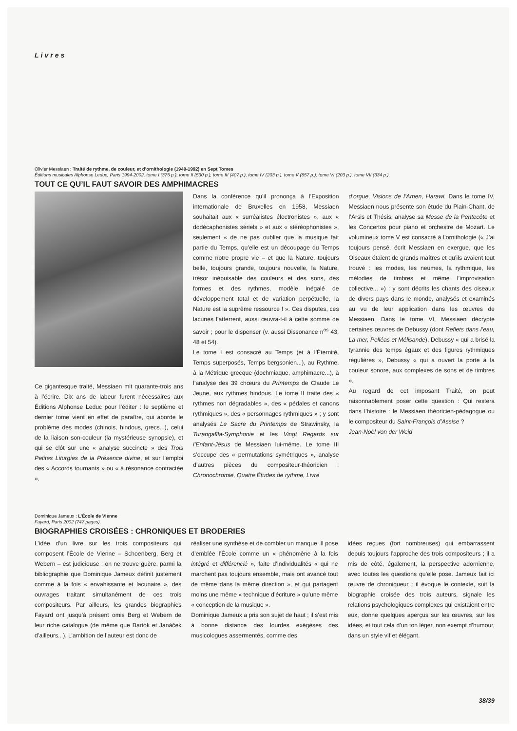Livres
Olivier Messiaen : Traité de rythme, de couleur, et d’ornithologie (1949-1992) en Sept Tomes
Éditions musicales Alphonse Leduc, Paris 1994-2002, tome I (375 p.), tome II (530 p.), tome III (407 p.), tome IV (203 p.), tome V (657 p.), tome VI (203 p.), tome VII (334 p.).
TOUT CE QU’IL FAUT SAVOIR DES AMPHIMACRES
Ce gigantesque traité, Messiaen mit quarante-trois ans à l’écrire. Dix ans de labeur furent nécessaires aux Éditions Alphonse Leduc pour l’éditer : le septième et dernier tome vient en effet de paraître, qui aborde le problème des modes (chinois, hindous, grecs...), celui de la liaison son-couleur (la mystérieuse synopsie), et qui se clôt sur une « analyse succincte » des Trois Petites Liturgies de la Présence divine, et sur l’emploi des « Accords tournants » ou « à résonance contractée ».
Dans la conférence qu’il prononça à l’Exposition internationale de Bruxelles en 1958, Messiaen souhaitait aux « surréalistes électronistes », aux « dodécaphonistes sériels » et aux « stéréophonistes », seulement « de ne pas oublier que la musique fait partie du Temps, qu’elle est un découpage du Temps comme notre propre vie – et que la Nature, toujours belle, toujours grande, toujours nouvelle, la Nature, trésor inépuisable des couleurs et des sons, des formes et des rythmes, modèle inégalé de développement total et de variation perpétuelle, la Nature est la suprême ressource ! ». Ces disputes, ces lacunes l’atterrent, aussi œuvra-t-il à cette somme de savoir ; pour le dispenser (v. aussi Dissonance n<sup>os</sup> 43, 48 et 54).
Le tome I est consacré au Temps (et à l’Éternité, Temps superposés, Temps bergsonien...), au Rythme, à la Métrique grecque (dochmiaque, amphimacre...), à l’analyse des 39 chœurs du Printemps de Claude Le Jeune, aux rythmes hindous. Le tome II traite des « rythmes non dégradables », des « pédales et canons rythmiques », des « personnages rythmiques » ; y sont analysés Le Sacre du Printemps de Strawinsky, la Turangalîla-Symphonie et les Vingt Regards sur l’Enfant-Jésus de Messiaen lui-même. Le tome III s’occupe des « permutations symétriques », analyse d’autres pièces du compositeur-théoricien : Chronochromie, Quatre Études de rythme, Livre
d’orgue, Visions de l’Amen, Harawi. Dans le tome IV, Messiaen nous présente son étude du Plain-Chant, de l’Arsis et Thésis, analyse sa Messe de la Pentecôte et les Concertos pour piano et orchestre de Mozart. Le volumineux tome V est consacré à l’ornithologie (« J’ai toujours pensé, écrit Messiaen en exergue, que les Oiseaux étaient de grands maîtres et qu’ils avaient tout trouvé : les modes, les neumes, la rythmique, les mélodies de timbres et même l’improvisation collective... ») : y sont décrits les chants des oiseaux de divers pays dans le monde, analysés et examinés au vu de leur application dans les œuvres de Messiaen. Dans le tome VI, Messiaen décrypte certaines œuvres de Debussy (dont Reflets dans l’eau, La mer, Pelléas et Mélisande), Debussy « qui a brisé la tyrannie des temps égaux et des figures rythmiques régulières », Debussy « qui a ouvert la porte à la couleur sonore, aux complexes de sons et de timbres ».
Au regard de cet imposant Traité, on peut raisonnablement poser cette question : Qui restera dans l’histoire : le Messiaen théoricien-pédagogue ou le compositeur du Saint-François d’Assise ?
Jean-Noël von der Weid
Dominique Jameux : L’École de Vienne
Fayard, Paris 2002 (747 pages).
BIOGRAPHIES CROISÉES : CHRONIQUES ET BRODERIES
L’idée d’un livre sur les trois compositeurs qui composent l’École de Vienne – Schoenberg, Berg et Webern – est judicieuse : on ne trouve guère, parmi la bibliographie que Dominique Jameux définit justement comme à la fois « envahissante et lacunaire », des ouvrages traitant simultanément de ces trois compositeurs. Par ailleurs, les grandes biographies Fayard ont jusqu’à présent omis Berg et Webern de leur riche catalogue (de même que Bartók et Janáček d’ailleurs...). L’ambition de l’auteur est donc de
réaliser une synthèse et de combler un manque. Il pose d’emblée l’École comme un « phénomène à la fois intégré et différencié », faite d’individualités « qui ne marchent pas toujours ensemble, mais ont avancé tout de même dans la même direction », et qui partagent moins une même « technique d’écriture » qu’une même « conception de la musique ».
Dominique Jameux a pris son sujet de haut ; il s’est mis à bonne distance des lourdes exégèses des musicologues assermentés, comme des
idées reçues (fort nombreuses) qui embarrassent depuis toujours l’approche des trois compositeurs ; il a mis de côté, également, la perspective adornienne, avec toutes les questions qu’elle pose. Jameux fait ici œuvre de chroniqueur : il évoque le contexte, suit la biographie croisée des trois auteurs, signale les relations psychologiques complexes qui existaient entre eux, donne quelques aperçus sur les œuvres, sur les idées, et tout cela d’un ton léger, non exempt d’humour, dans un style vif et élégant.
38/39